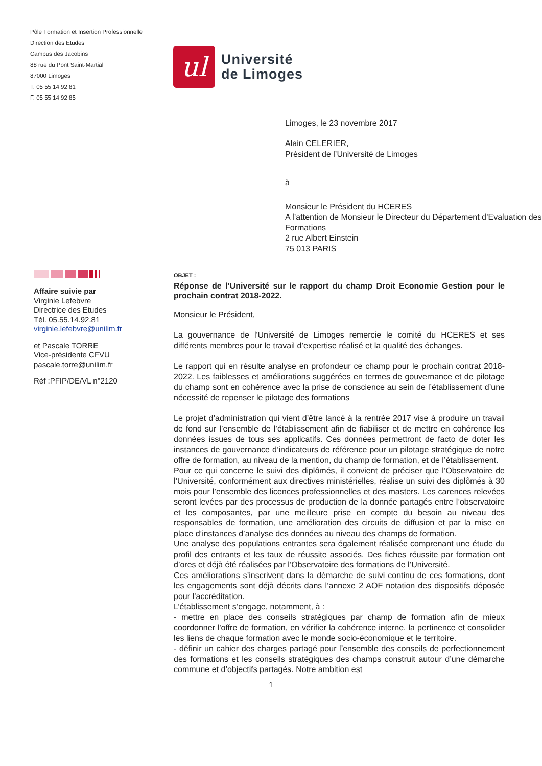Pôle Formation et Insertion Professionnelle
Direction des Etudes
Campus des Jacobins
88 rue du Pont Saint-Martial
87000 Limoges
T. 05 55 14 92 81
F. 05 55 14 92 85
ul
Université
de Limoges
Limoges, le 23 novembre 2017
Alain CELERIER,
Président de l’Université de Limoges
à
Monsieur le Président du HCERES
A l’attention de Monsieur le Directeur du Département d’Evaluation des Formations
2 rue Albert Einstein
75 013 PARIS
Affaire suivie par
Virginie Lefebvre
Directrice des Etudes
Tél. 05.55.14.92.81
virginie.lefebvre@unilim.fr
et Pascale TORRE
Vice-présidente CFVU
pascale.torre@unilim.fr
Réf :PFIP/DE/VL n°2120
OBJET :
Réponse de l’Université sur le rapport du champ Droit Economie Gestion pour le prochain contrat 2018-2022.
Monsieur le Président,
La gouvernance de l'Université de Limoges remercie le comité du HCERES et ses différents membres pour le travail d’expertise réalisé et la qualité des échanges.
Le rapport qui en résulte analyse en profondeur ce champ pour le prochain contrat 2018-2022. Les faiblesses et améliorations suggérées en termes de gouvernance et de pilotage du champ sont en cohérence avec la prise de conscience au sein de l’établissement d’une nécessité de repenser le pilotage des formations
Le projet d’administration qui vient d’être lancé à la rentrée 2017 vise à produire un travail de fond sur l’ensemble de l’établissement afin de fiabiliser et de mettre en cohérence les données issues de tous ses applicatifs. Ces données permettront de facto de doter les instances de gouvernance d’indicateurs de référence pour un pilotage stratégique de notre offre de formation, au niveau de la mention, du champ de formation, et de l’établissement.
Pour ce qui concerne le suivi des diplômés, il convient de préciser que l’Observatoire de l’Université, conformément aux directives ministérielles, réalise un suivi des diplômés à 30 mois pour l’ensemble des licences professionnelles et des masters. Les carences relevées seront levées par des processus de production de la donnée partagés entre l’observatoire et les composantes, par une meilleure prise en compte du besoin au niveau des responsables de formation, une amélioration des circuits de diffusion et par la mise en place d’instances d’analyse des données au niveau des champs de formation.
Une analyse des populations entrantes sera également réalisée comprenant une étude du profil des entrants et les taux de réussite associés. Des fiches réussite par formation ont d’ores et déjà été réalisées par l’Observatoire des formations de l’Université.
Ces améliorations s’inscrivent dans la démarche de suivi continu de ces formations, dont les engagements sont déjà décrits dans l’annexe 2 AOF notation des dispositifs déposée pour l’accréditation.
L’établissement s’engage, notamment, à :
- mettre en place des conseils stratégiques par champ de formation afin de mieux coordonner l'offre de formation, en vérifier la cohérence interne, la pertinence et consolider les liens de chaque formation avec le monde socio-économique et le territoire.
- définir un cahier des charges partagé pour l’ensemble des conseils de perfectionnement des formations et les conseils stratégiques des champs construit autour d’une démarche commune et d’objectifs partagés. Notre ambition est
1